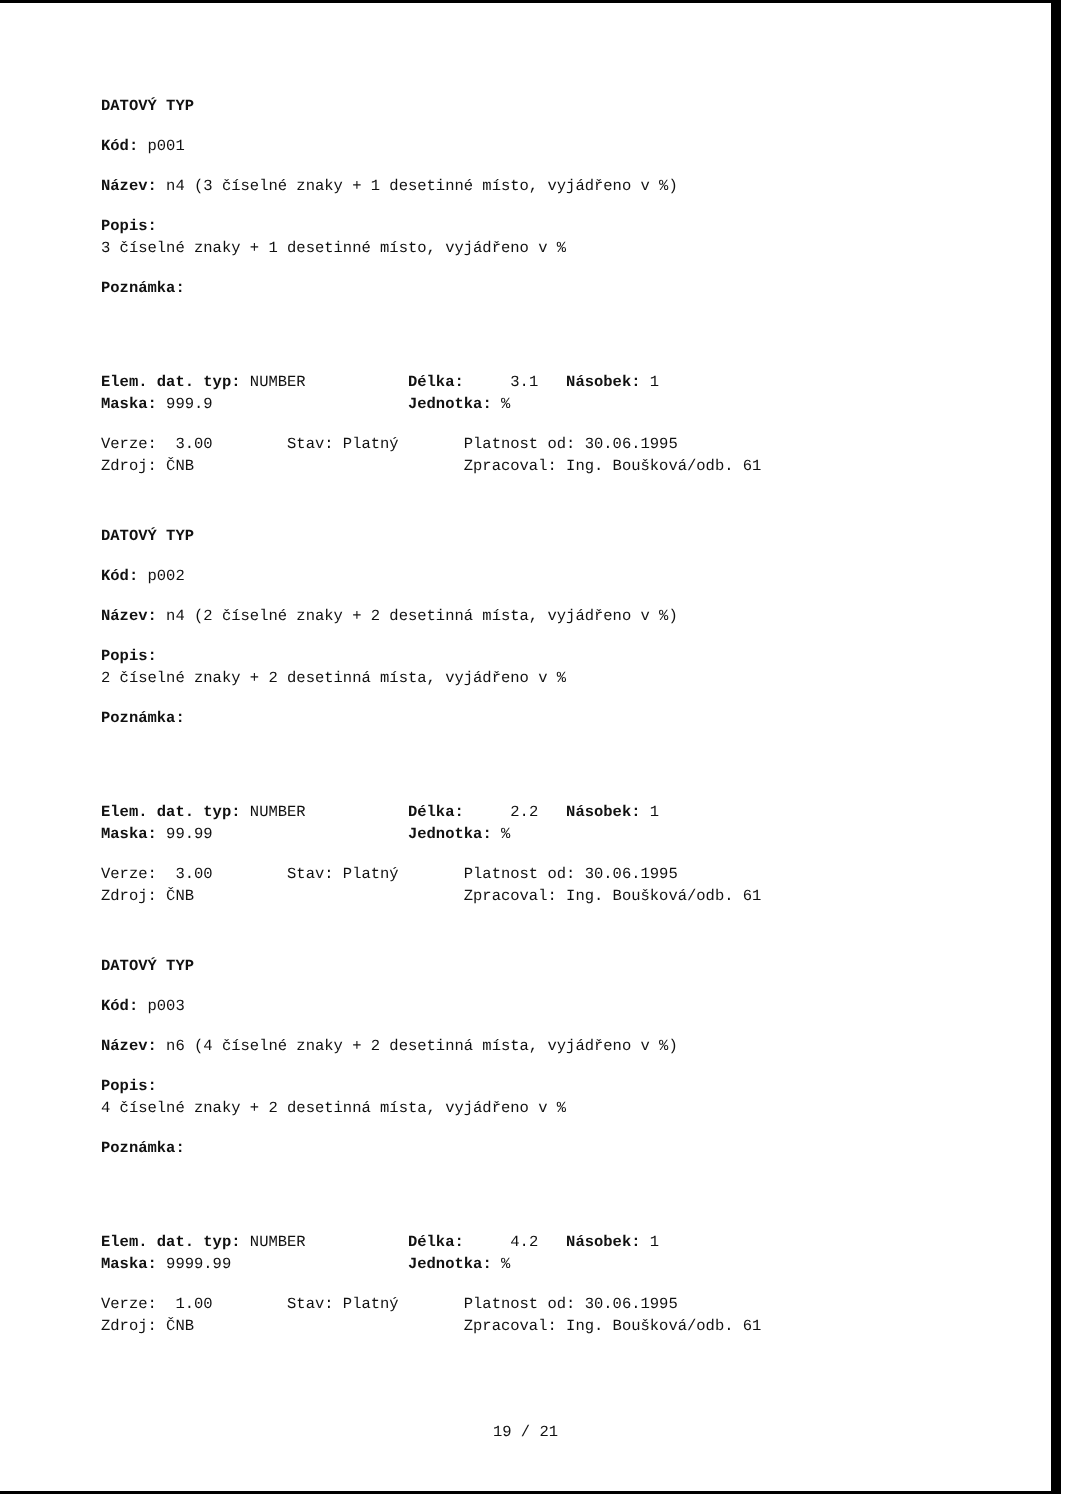DATOVÝ TYP
Kód: p001
Název: n4 (3 číselné znaky + 1 desetinné místo, vyjádřeno v %)
Popis:
3 číselné znaky + 1 desetinné místo, vyjádřeno v %
Poznámka:
Elem. dat. typ: NUMBER Délka: 3.1 Násobek: 1
Maska: 999.9 Jednotka: %
Verze: 3.00 Stav: Platný Platnost od: 30.06.1995
Zdroj: ČNB Zpracoval: Ing. Boušková/odb. 61
DATOVÝ TYP
Kód: p002
Název: n4 (2 číselné znaky + 2 desetinná místa, vyjádřeno v %)
Popis:
2 číselné znaky + 2 desetinná místa, vyjádřeno v %
Poznámka:
Elem. dat. typ: NUMBER Délka: 2.2 Násobek: 1
Maska: 99.99 Jednotka: %
Verze: 3.00 Stav: Platný Platnost od: 30.06.1995
Zdroj: ČNB Zpracoval: Ing. Boušková/odb. 61
DATOVÝ TYP
Kód: p003
Název: n6 (4 číselné znaky + 2 desetinná místa, vyjádřeno v %)
Popis:
4 číselné znaky + 2 desetinná místa, vyjádřeno v %
Poznámka:
Elem. dat. typ: NUMBER Délka: 4.2 Násobek: 1
Maska: 9999.99 Jednotka: %
Verze: 1.00 Stav: Platný Platnost od: 30.06.1995
Zdroj: ČNB Zpracoval: Ing. Boušková/odb. 61
19 / 21